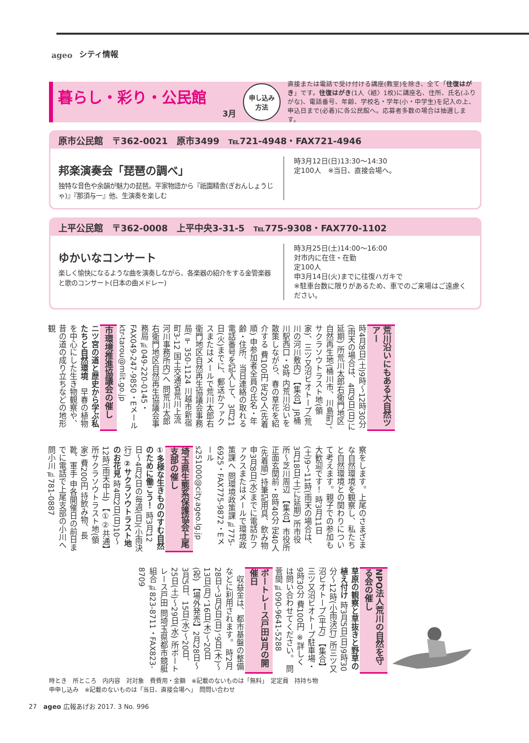ageo シティ情報
暮らし・彩り・公民館
3月
申し込み
方法
直接または電話で受け付ける講座(教室)を除き、全て「往復はがき」です。往復はがき(1人〈組〉1枚)に講座名、住所、氏名(ふりがな)、電話番号、年齢、学校名・学年(小・中学生)を記入の上、申込日まで(必着)に各公民館へ。応募者多数の場合は抽選します。
原市公民館　〒362-0021　原市3499　℡721-4948・FAX721-4946
邦楽演奏会「琵琶の調べ」
独特な音色や余韻が魅力の琵琶。平家物語から『祇園精舎(ぎおんしょうじゃ)』『那須与一』他、生演奏を楽しむ
時3月12日(日)13:30〜14:30
定100人　※当日、直接会場へ。
上平公民館　〒362-0008　上平中央3-31-5　℡775-9308・FAX770-1102
ゆかいなコンサート
楽しく愉快になるような曲を演奏しながら、各楽器の紹介をする金管楽器と歌のコンサート(日本の曲メドレー)
時3月25日(土)14:00〜16:00
対市内に在住・在勤
定100人
申3月14日(火)までに往復ハガキで
※駐車台数に限りがあるため、車でのご来場はご遠慮ください。
荒川沿いにもある大自然ツアー
時4月8日(土)9時〜12時30分(雨天の場合は、4月9日(日)に延期) 所荒川太郎右衛門地区自然再生地(桶川市、川島町)、サクラソウトラスト地(領家)、三ツ又沼ビオトープ(荒川の河川敷内) 【集合】JR桶川駅西口・9時 内荒川沿いを散策しながら、春の草花を紹介する 費100円 定20人(先着順) 申参加者全員の氏名・年齢・住所、当日連絡の取れる電話番号を記入して、3月21日(火)までに、郵送かファクスまたはメールで荒川太郎右衛門地区自然再生協議会事務局(〒350-1124 川越市新宿町3-12 国土交通省荒川上流河川事務所内)へ 問荒川太郎右衛門地区自然再生協議会事務局℡049-220-0145・FAX049-247-9850・Eメールktr-tarou@mlit.go.jp
市環境推進協議会の催し
ニツ宮の道と歴史から学ぶ私たちと自然環境　早春の植物を中心にした生き物観察や、昔の道の成り立ちなどの地形観
察をします。上尾のさまざまな自然環境を観察し、私たちと自然環境との関わりについて考えます。親子での参加も大歓迎です！ 時3月11日(土)9〜11時(雨天の場合は、3月18日(土)に延期) 所市役所〜芝川周辺 【集合】市役所正面玄関前・8時40分 定40人(先着順) 持筆記用具、飲み物 申3月8日(水)までに電話かファクスまたはメールで環境政策課へ 問環境政策課℡775-6925・FAX775-9872・Eメールs251000@city.ageo.lg.jp
埼玉県生態系保護協会上尾支部の催し
①多様な生きもののすむ自然のために働こう！ 時3月12日〜4月2日の毎週(日)(小雨決行) ②サクラソウトラスト地のお花見 時4月2日(日)10〜12時(雨天中止) 【①②共通】所サクラソウトラスト地(領家) 費200円 持飲み物、長靴、軍手 申各開催日の前日までに電話で上尾支部の小川へ 問小川℡781-0887
NPO法人荒川の自然を守る会の催し
草原の観察と草抜きと野草の植え付け 時3月5日(日)9時30分〜12時(小雨決行) 所三ツ又沼ビオトープ(平方) 【集合】三ツ又沼ビオトープ駐車場・9時30分 費100円 ※詳しくは問い合わせてください。 問菅間℡090-9641-5288
ボートレース戸田3月の開催日
　収益金は、都市基盤の整備などに利用されます。 時2月28日〜3月5日(日)、9日(木)〜13日(月)、16日(木)〜20日(祝) 【場外発売】2月28日〜3月5日、15日(水)〜20日、25日(土)〜29日(水) 所ボートレース戸田 問埼玉県都市競艇組合℡823-8711・FAX823-8709
時とき　所ところ　内内容　対対象　費費用・金額　※記載のないものは「無料」　定定員　持持ち物
申申し込み　※記載のないものは「当日、直接会場へ」　問問い合わせ
27　ageo 広報あげお 2017. 3 No. 996